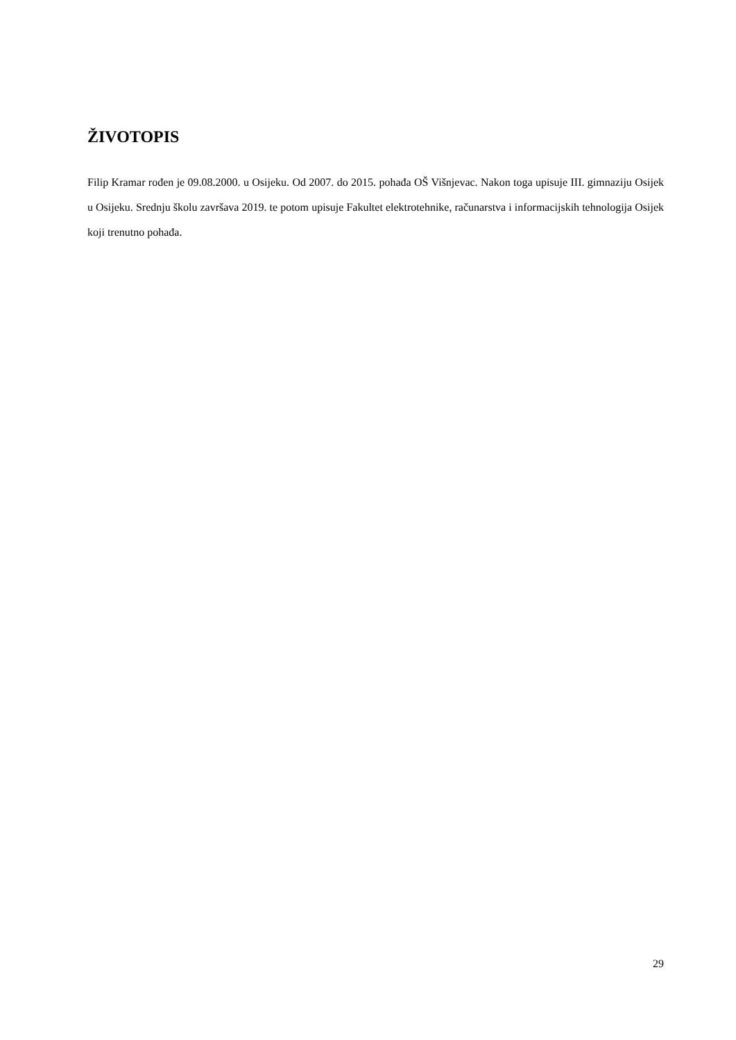ŽIVOTOPIS
Filip Kramar rođen je 09.08.2000. u Osijeku. Od 2007. do 2015. pohađa OŠ Višnjevac. Nakon toga upisuje III. gimnaziju Osijek u Osijeku. Srednju školu završava 2019. te potom upisuje Fakultet elektrotehnike, računarstva i informacijskih tehnologija Osijek koji trenutno pohađa.
29